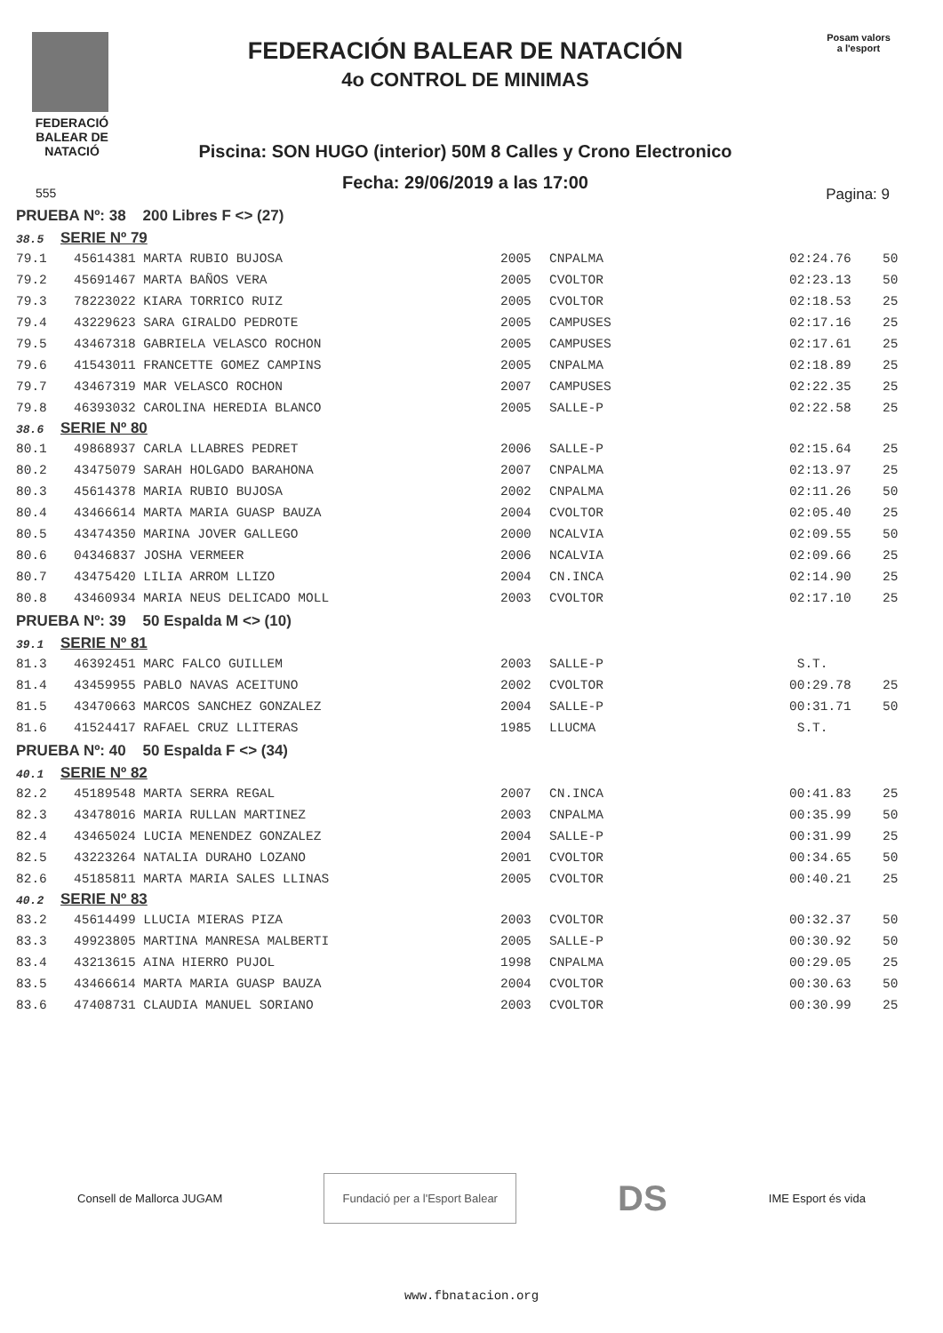FEDERACIÓ
BALEAR DE
NATACIÓ
FEDERACIÓN BALEAR DE NATACIÓN
4o CONTROL DE MINIMAS
Piscina: SON HUGO (interior) 50M 8 Calles y Crono Electronico
Fecha: 29/06/2019 a las 17:00
Posam valors
a l'esport
555 Pagina: 9
| PRUEBA Nº: 38 200 Libres F <> (27) | | | | | |
| 38.5 SERIE Nº 79 | | | | | |
| 79.1 | 45614381 MARTA RUBIO BUJOSA | 2005 | CNPALMA | 02:24.76 | 50 |
| 79.2 | 45691467 MARTA BAÑOS VERA | 2005 | CVOLTOR | 02:23.13 | 50 |
| 79.3 | 78223022 KIARA TORRICO RUIZ | 2005 | CVOLTOR | 02:18.53 | 25 |
| 79.4 | 43229623 SARA GIRALDO PEDROTE | 2005 | CAMPUSES | 02:17.16 | 25 |
| 79.5 | 43467318 GABRIELA VELASCO ROCHON | 2005 | CAMPUSES | 02:17.61 | 25 |
| 79.6 | 41543011 FRANCETTE GOMEZ CAMPINS | 2005 | CNPALMA | 02:18.89 | 25 |
| 79.7 | 43467319 MAR VELASCO ROCHON | 2007 | CAMPUSES | 02:22.35 | 25 |
| 79.8 | 46393032 CAROLINA HEREDIA BLANCO | 2005 | SALLE-P | 02:22.58 | 25 |
| 38.6 SERIE Nº 80 | | | | | |
| 80.1 | 49868937 CARLA LLABRES PEDRET | 2006 | SALLE-P | 02:15.64 | 25 |
| 80.2 | 43475079 SARAH HOLGADO BARAHONA | 2007 | CNPALMA | 02:13.97 | 25 |
| 80.3 | 45614378 MARIA RUBIO BUJOSA | 2002 | CNPALMA | 02:11.26 | 50 |
| 80.4 | 43466614 MARTA MARIA GUASP BAUZA | 2004 | CVOLTOR | 02:05.40 | 25 |
| 80.5 | 43474350 MARINA JOVER GALLEGO | 2000 | NCALVIA | 02:09.55 | 50 |
| 80.6 | 04346837 JOSHA VERMEER | 2006 | NCALVIA | 02:09.66 | 25 |
| 80.7 | 43475420 LILIA ARROM LLIZO | 2004 | CN.INCA | 02:14.90 | 25 |
| 80.8 | 43460934 MARIA NEUS DELICADO MOLL | 2003 | CVOLTOR | 02:17.10 | 25 |
| PRUEBA Nº: 39 50 Espalda M <> (10) | | | | | |
| 39.1 SERIE Nº 81 | | | | | |
| 81.3 | 46392451 MARC FALCO GUILLEM | 2003 | SALLE-P | S.T. | |
| 81.4 | 43459955 PABLO NAVAS ACEITUNO | 2002 | CVOLTOR | 00:29.78 | 25 |
| 81.5 | 43470663 MARCOS SANCHEZ GONZALEZ | 2004 | SALLE-P | 00:31.71 | 50 |
| 81.6 | 41524417 RAFAEL CRUZ LLITERAS | 1985 | LLUCMA | S.T. | |
| PRUEBA Nº: 40 50 Espalda F <> (34) | | | | | |
| 40.1 SERIE Nº 82 | | | | | |
| 82.2 | 45189548 MARTA SERRA REGAL | 2007 | CN.INCA | 00:41.83 | 25 |
| 82.3 | 43478016 MARIA RULLAN MARTINEZ | 2003 | CNPALMA | 00:35.99 | 50 |
| 82.4 | 43465024 LUCIA MENENDEZ GONZALEZ | 2004 | SALLE-P | 00:31.99 | 25 |
| 82.5 | 43223264 NATALIA DURAHO LOZANO | 2001 | CVOLTOR | 00:34.65 | 50 |
| 82.6 | 45185811 MARTA MARIA SALES LLINAS | 2005 | CVOLTOR | 00:40.21 | 25 |
| 40.2 SERIE Nº 83 | | | | | |
| 83.2 | 45614499 LLUCIA MIERAS PIZA | 2003 | CVOLTOR | 00:32.37 | 50 |
| 83.3 | 49923805 MARTINA MANRESA MALBERTI | 2005 | SALLE-P | 00:30.92 | 50 |
| 83.4 | 43213615 AINA HIERRO PUJOL | 1998 | CNPALMA | 00:29.05 | 25 |
| 83.5 | 43466614 MARTA MARIA GUASP BAUZA | 2004 | CVOLTOR | 00:30.63 | 50 |
| 83.6 | 47408731 CLAUDIA MANUEL SORIANO | 2003 | CVOLTOR | 00:30.99 | 25 |
Consell de Mallorca JUGAM
Fundació per a l'Esport Balear
DS IME Esport és vida
www.fbnatacion.org